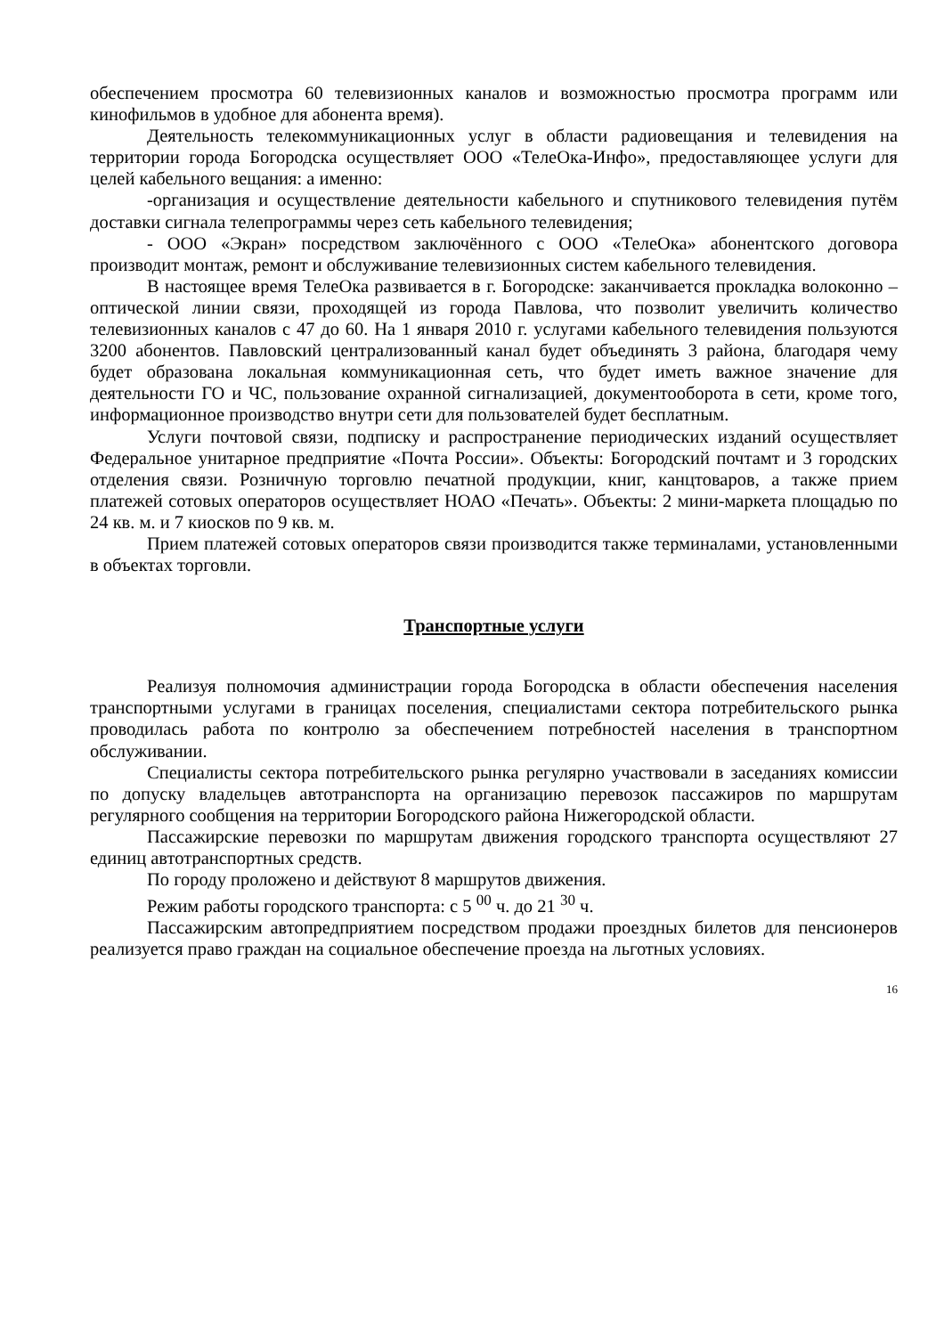обеспечением просмотра 60 телевизионных каналов и возможностью просмотра программ или кинофильмов в удобное для абонента время).
Деятельность телекоммуникационных услуг в области радиовещания и телевидения на территории города Богородска осуществляет ООО «ТелеОка-Инфо», предоставляющее услуги для целей кабельного вещания: а именно:
-организация и осуществление деятельности кабельного и спутникового телевидения путём доставки сигнала телепрограммы через сеть кабельного телевидения;
- ООО «Экран» посредством заключённого с ООО «ТелеОка» абонентского договора производит монтаж, ремонт и обслуживание телевизионных систем кабельного телевидения.
В настоящее время ТелеОка развивается в г. Богородске: заканчивается прокладка волоконно – оптической линии связи, проходящей из города Павлова, что позволит увеличить количество телевизионных каналов с 47 до 60. На 1 января 2010 г. услугами кабельного телевидения пользуются 3200 абонентов. Павловский централизованный канал будет объединять 3 района, благодаря чему будет образована локальная коммуникационная сеть, что будет иметь важное значение для деятельности ГО и ЧС, пользование охранной сигнализацией, документооборота в сети, кроме того, информационное производство внутри сети для пользователей будет бесплатным.
Услуги почтовой связи, подписку и распространение периодических изданий осуществляет Федеральное унитарное предприятие «Почта России». Объекты: Богородский почтамт и 3 городских отделения связи. Розничную торговлю печатной продукции, книг, канцтоваров, а также прием платежей сотовых операторов осуществляет НОАО «Печать». Объекты: 2 мини-маркета площадью по 24 кв. м. и 7 киосков по 9 кв. м.
Прием платежей сотовых операторов связи производится также терминалами, установленными в объектах торговли.
Транспортные услуги
Реализуя полномочия администрации города Богородска в области обеспечения населения транспортными услугами в границах поселения, специалистами сектора потребительского рынка проводилась работа по контролю за обеспечением потребностей населения в транспортном обслуживании.
Специалисты сектора потребительского рынка регулярно участвовали в заседаниях комиссии по допуску владельцев автотранспорта на организацию перевозок пассажиров по маршрутам регулярного сообщения на территории Богородского района Нижегородской области.
Пассажирские перевозки по маршрутам движения городского транспорта осуществляют 27 единиц автотранспортных средств.
По городу проложено и действуют 8 маршрутов движения.
Режим работы городского транспорта: с 5 <sup>00</sup> ч. до 21 <sup>30</sup> ч.
Пассажирским автопредприятием посредством продажи проездных билетов для пенсионеров реализуется право граждан на социальное обеспечение проезда на льготных условиях.
16